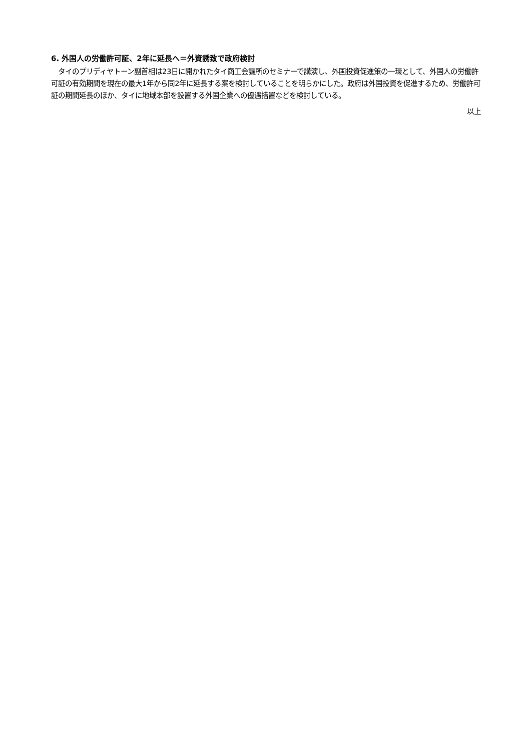6. 外国人の労働許可証、2年に延長へ＝外資誘致で政府検討
　タイのプリディヤトーン副首相は23日に開かれたタイ商工会議所のセミナーで講演し、外国投資促進策の一環として、外国人の労働許可証の有効期間を現在の最大1年から同2年に延長する案を検討していることを明らかにした。政府は外国投資を促進するため、労働許可証の期間延長のほか、タイに地域本部を設置する外国企業への優遇措置などを検討している。
以上